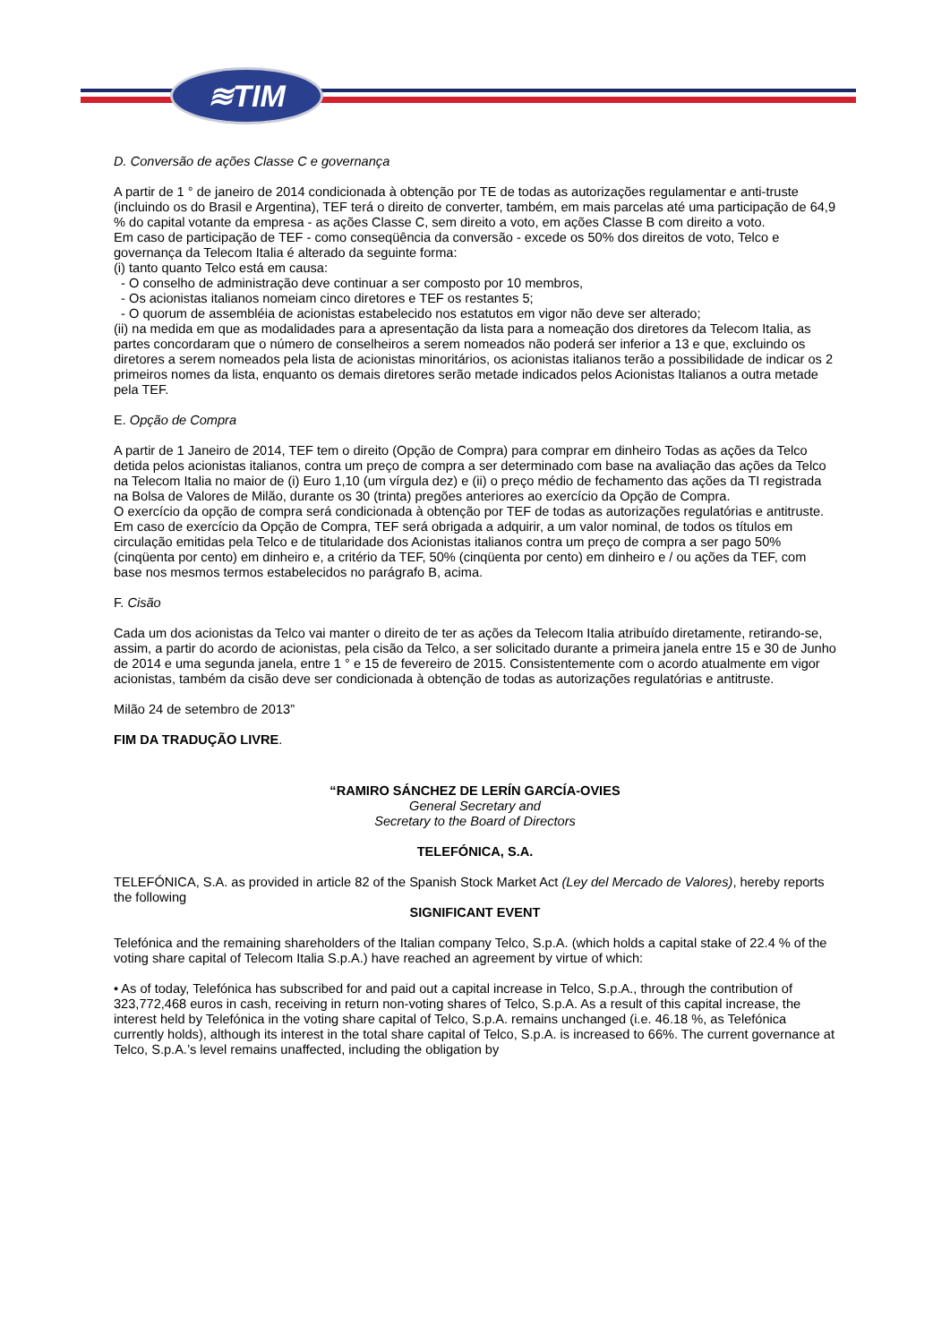≋TIM
D. Conversão de ações Classe C e governança
A partir de 1 ° de janeiro de 2014 condicionada à obtenção por TE de todas as autorizações regulamentar e anti-truste (incluindo os do Brasil e Argentina), TEF terá o direito de converter, também, em mais parcelas até uma participação de 64,9 % do capital votante da empresa - as ações Classe C, sem direito a voto, em ações Classe B com direito a voto.
Em caso de participação de TEF - como conseqüência da conversão - excede os 50% dos direitos de voto, Telco e governança da Telecom Italia é alterado da seguinte forma:
(i) tanto quanto Telco está em causa:
- O conselho de administração deve continuar a ser composto por 10 membros,
- Os acionistas italianos nomeiam cinco diretores e TEF os restantes 5;
- O quorum de assembléia de acionistas estabelecido nos estatutos em vigor não deve ser alterado;
(ii) na medida em que as modalidades para a apresentação da lista para a nomeação dos diretores da Telecom Italia, as partes concordaram que o número de conselheiros a serem nomeados não poderá ser inferior a 13 e que, excluindo os diretores a serem nomeados pela lista de acionistas minoritários, os acionistas italianos terão a possibilidade de indicar os 2 primeiros nomes da lista, enquanto os demais diretores serão metade indicados pelos Acionistas Italianos a outra metade pela TEF.
E. Opção de Compra
A partir de 1 Janeiro de 2014, TEF tem o direito (Opção de Compra) para comprar em dinheiro Todas as ações da Telco detida pelos acionistas italianos, contra um preço de compra a ser determinado com base na avaliação das ações da Telco na Telecom Italia no maior de (i) Euro 1,10 (um vírgula dez) e (ii) o preço médio de fechamento das ações da TI registrada na Bolsa de Valores de Milão, durante os 30 (trinta) pregões anteriores ao exercício da Opção de Compra.
O exercício da opção de compra será condicionada à obtenção por TEF de todas as autorizações regulatórias e antitruste.
Em caso de exercício da Opção de Compra, TEF será obrigada a adquirir, a um valor nominal, de todos os títulos em circulação emitidas pela Telco e de titularidade dos Acionistas italianos contra um preço de compra a ser pago 50% (cinqüenta por cento) em dinheiro e, a critério da TEF, 50% (cinqüenta por cento) em dinheiro e / ou ações da TEF, com base nos mesmos termos estabelecidos no parágrafo B, acima.
F. Cisão
Cada um dos acionistas da Telco vai manter o direito de ter as ações da Telecom Italia atribuído diretamente, retirando-se, assim, a partir do acordo de acionistas, pela cisão da Telco, a ser solicitado durante a primeira janela entre 15 e 30 de Junho de 2014 e uma segunda janela, entre 1 ° e 15 de fevereiro de 2015. Consistentemente com o acordo atualmente em vigor acionistas, também da cisão deve ser condicionada à obtenção de todas as autorizações regulatórias e antitruste.
Milão 24 de setembro de 2013”
FIM DA TRADUÇÃO LIVRE.
“RAMIRO SÁNCHEZ DE LERÍN GARCÍA-OVIES
General Secretary and
Secretary to the Board of Directors
TELEFÓNICA, S.A.
TELEFÓNICA, S.A. as provided in article 82 of the Spanish Stock Market Act (Ley del Mercado de Valores), hereby reports the following
SIGNIFICANT EVENT
Telefónica and the remaining shareholders of the Italian company Telco, S.p.A. (which holds a capital stake of 22.4 % of the voting share capital of Telecom Italia S.p.A.) have reached an agreement by virtue of which:
• As of today, Telefónica has subscribed for and paid out a capital increase in Telco, S.p.A., through the contribution of 323,772,468 euros in cash, receiving in return non-voting shares of Telco, S.p.A. As a result of this capital increase, the interest held by Telefónica in the voting share capital of Telco, S.p.A. remains unchanged (i.e. 46.18 %, as Telefónica currently holds), although its interest in the total share capital of Telco, S.p.A. is increased to 66%. The current governance at Telco, S.p.A.’s level remains unaffected, including the obligation by